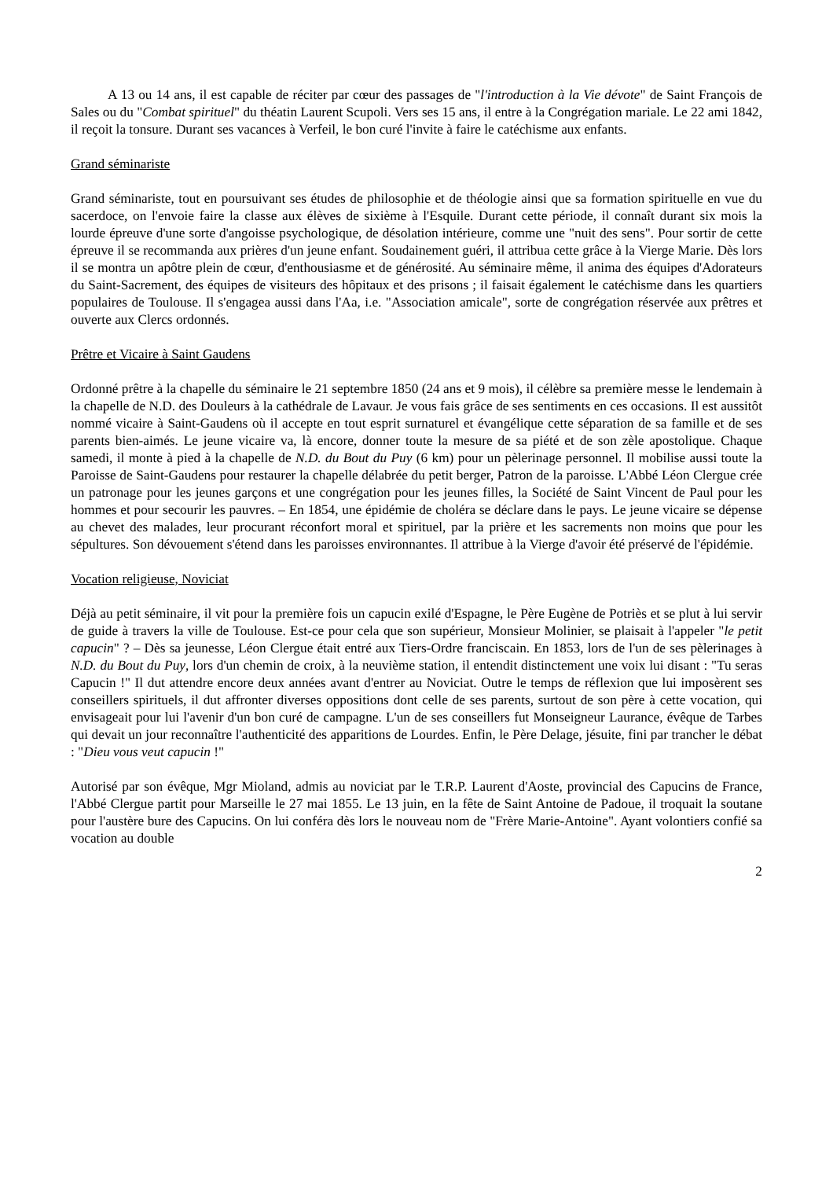A 13 ou 14 ans, il est capable de réciter par cœur des passages de "l'introduction à la Vie dévote" de Saint François de Sales ou du "Combat spirituel" du théatin Laurent Scupoli. Vers ses 15 ans, il entre à la Congrégation mariale. Le 22 ami 1842, il reçoit la tonsure. Durant ses vacances à Verfeil, le bon curé l'invite à faire le catéchisme aux enfants.
Grand séminariste
Grand séminariste, tout en poursuivant ses études de philosophie et de théologie ainsi que sa formation spirituelle en vue du sacerdoce, on l'envoie faire la classe aux élèves de sixième à l'Esquile. Durant cette période, il connaît durant six mois la lourde épreuve d'une sorte d'angoisse psychologique, de désolation intérieure, comme une "nuit des sens". Pour sortir de cette épreuve il se recommanda aux prières d'un jeune enfant. Soudainement guéri, il attribua cette grâce à la Vierge Marie. Dès lors il se montra un apôtre plein de cœur, d'enthousiasme et de générosité. Au séminaire même, il anima des équipes d'Adorateurs du Saint-Sacrement, des équipes de visiteurs des hôpitaux et des prisons ; il faisait également le catéchisme dans les quartiers populaires de Toulouse. Il s'engagea aussi dans l'Aa, i.e. "Association amicale", sorte de congrégation réservée aux prêtres et ouverte aux Clercs ordonnés.
Prêtre et Vicaire à Saint Gaudens
Ordonné prêtre à la chapelle du séminaire le 21 septembre 1850 (24 ans et 9 mois), il célèbre sa première messe le lendemain à la chapelle de N.D. des Douleurs à la cathédrale de Lavaur. Je vous fais grâce de ses sentiments en ces occasions. Il est aussitôt nommé vicaire à Saint-Gaudens où il accepte en tout esprit surnaturel et évangélique cette séparation de sa famille et de ses parents bien-aimés. Le jeune vicaire va, là encore, donner toute la mesure de sa piété et de son zèle apostolique. Chaque samedi, il monte à pied à la chapelle de N.D. du Bout du Puy (6 km) pour un pèlerinage personnel. Il mobilise aussi toute la Paroisse de Saint-Gaudens pour restaurer la chapelle délabrée du petit berger, Patron de la paroisse. L'Abbé Léon Clergue crée un patronage pour les jeunes garçons et une congrégation pour les jeunes filles, la Société de Saint Vincent de Paul pour les hommes et pour secourir les pauvres. – En 1854, une épidémie de choléra se déclare dans le pays. Le jeune vicaire se dépense au chevet des malades, leur procurant réconfort moral et spirituel, par la prière et les sacrements non moins que pour les sépultures. Son dévouement s'étend dans les paroisses environnantes. Il attribue à la Vierge d'avoir été préservé de l'épidémie.
Vocation religieuse, Noviciat
Déjà au petit séminaire, il vit pour la première fois un capucin exilé d'Espagne, le Père Eugène de Potriès et se plut à lui servir de guide à travers la ville de Toulouse. Est-ce pour cela que son supérieur, Monsieur Molinier, se plaisait à l'appeler "le petit capucin" ? – Dès sa jeunesse, Léon Clergue était entré aux Tiers-Ordre franciscain. En 1853, lors de l'un de ses pèlerinages à N.D. du Bout du Puy, lors d'un chemin de croix, à la neuvième station, il entendit distinctement une voix lui disant : "Tu seras Capucin !" Il dut attendre encore deux années avant d'entrer au Noviciat. Outre le temps de réflexion que lui imposèrent ses conseillers spirituels, il dut affronter diverses oppositions dont celle de ses parents, surtout de son père à cette vocation, qui envisageait pour lui l'avenir d'un bon curé de campagne. L'un de ses conseillers fut Monseigneur Laurance, évêque de Tarbes qui devait un jour reconnaître l'authenticité des apparitions de Lourdes. Enfin, le Père Delage, jésuite, fini par trancher le débat : "Dieu vous veut capucin !"
Autorisé par son évêque, Mgr Mioland, admis au noviciat par le T.R.P. Laurent d'Aoste, provincial des Capucins de France, l'Abbé Clergue partit pour Marseille le 27 mai 1855. Le 13 juin, en la fête de Saint Antoine de Padoue, il troquait la soutane pour l'austère bure des Capucins. On lui conféra dès lors le nouveau nom de "Frère Marie-Antoine". Ayant volontiers confié sa vocation au double
2